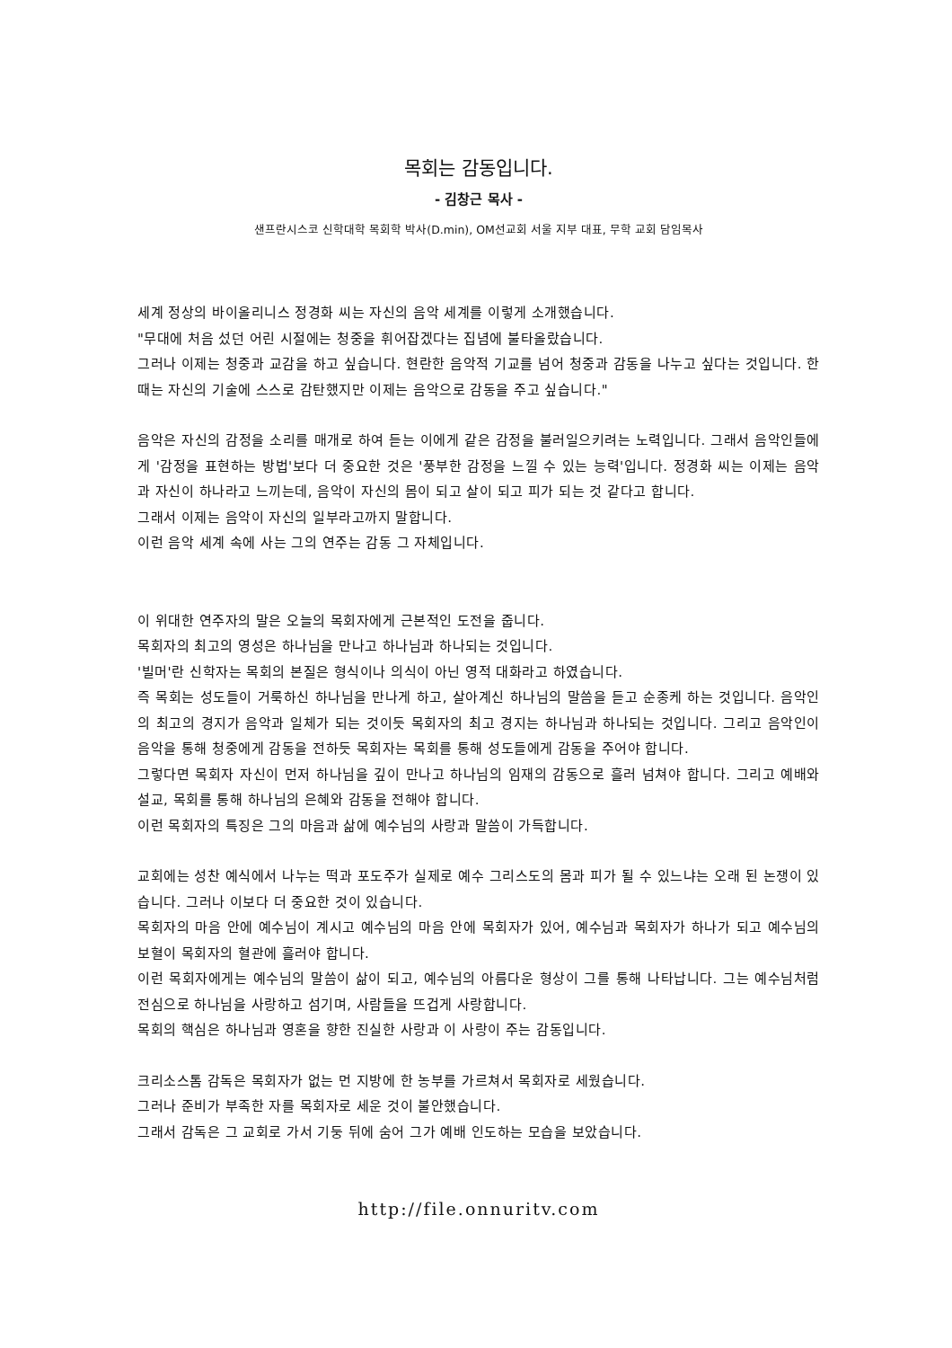목회는 감동입니다.
- 김창근 목사 -
샌프란시스코 신학대학 목회학 박사(D.min), OM선교회 서울 지부 대표, 무학 교회 담임목사
세계 정상의 바이올리니스 정경화 씨는 자신의 음악 세계를 이렇게 소개했습니다.
"무대에 처음 섰던 어린 시절에는 청중을 휘어잡겠다는 집념에 불타올랐습니다.
그러나 이제는 청중과 교감을 하고 싶습니다. 현란한 음악적 기교를 넘어 청중과 감동을 나누고 싶다는 것입니다. 한때는 자신의 기술에 스스로 감탄했지만 이제는 음악으로 감동을 주고 싶습니다."
음악은 자신의 감정을 소리를 매개로 하여 듣는 이에게 같은 감정을 불러일으키려는 노력입니다. 그래서 음악인들에게 '감정을 표현하는 방법'보다 더 중요한 것은 '풍부한 감정을 느낄 수 있는 능력'입니다. 정경화 씨는 이제는 음악과 자신이 하나라고 느끼는데, 음악이 자신의 몸이 되고 살이 되고 피가 되는 것 같다고 합니다.
그래서 이제는 음악이 자신의 일부라고까지 말합니다.
이런 음악 세계 속에 사는 그의 연주는 감동 그 자체입니다.
이 위대한 연주자의 말은 오늘의 목회자에게 근본적인 도전을 줍니다.
목회자의 최고의 영성은 하나님을 만나고 하나님과 하나되는 것입니다.
'빌머'란 신학자는 목회의 본질은 형식이나 의식이 아닌 영적 대화라고 하였습니다.
즉 목회는 성도들이 거룩하신 하나님을 만나게 하고, 살아계신 하나님의 말씀을 듣고 순종케 하는 것입니다. 음악인의 최고의 경지가 음악과 일체가 되는 것이듯 목회자의 최고 경지는 하나님과 하나되는 것입니다. 그리고 음악인이 음악을 통해 청중에게 감동을 전하듯 목회자는 목회를 통해 성도들에게 감동을 주어야 합니다.
그렇다면 목회자 자신이 먼저 하나님을 깊이 만나고 하나님의 임재의 감동으로 흘러 넘쳐야 합니다. 그리고 예배와 설교, 목회를 통해 하나님의 은혜와 감동을 전해야 합니다.
이런 목회자의 특징은 그의 마음과 삶에 예수님의 사랑과 말씀이 가득합니다.
교회에는 성찬 예식에서 나누는 떡과 포도주가 실제로 예수 그리스도의 몸과 피가 될 수 있느냐는 오래 된 논쟁이 있습니다. 그러나 이보다 더 중요한 것이 있습니다.
목회자의 마음 안에 예수님이 계시고 예수님의 마음 안에 목회자가 있어, 예수님과 목회자가 하나가 되고 예수님의 보혈이 목회자의 혈관에 흘러야 합니다.
이런 목회자에게는 예수님의 말씀이 삶이 되고, 예수님의 아름다운 형상이 그를 통해 나타납니다. 그는 예수님처럼 전심으로 하나님을 사랑하고 섬기며, 사람들을 뜨겁게 사랑합니다.
목회의 핵심은 하나님과 영혼을 향한 진실한 사랑과 이 사랑이 주는 감동입니다.
크리소스톰 감독은 목회자가 없는 먼 지방에 한 농부를 가르쳐서 목회자로 세웠습니다.
그러나 준비가 부족한 자를 목회자로 세운 것이 불안했습니다.
그래서 감독은 그 교회로 가서 기둥 뒤에 숨어 그가 예배 인도하는 모습을 보았습니다.
http://file.onnuritv.com